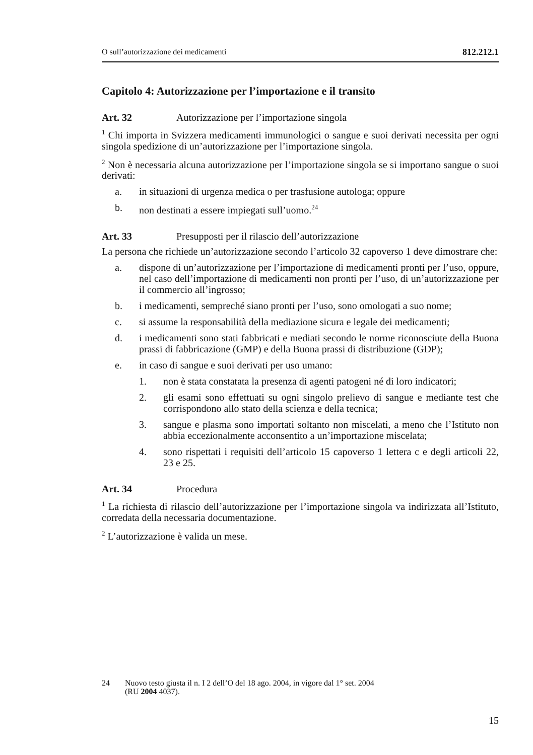O sull’autorizzazione dei medicamenti 812.212.1
Capitolo 4: Autorizzazione per l’importazione e il transito
Art. 32 Autorizzazione per l’importazione singola
<sup>1</sup> Chi importa in Svizzera medicamenti immunologici o sangue e suoi derivati necessita per ogni singola spedizione di un’autorizzazione per l’importazione singola.
<sup>2</sup> Non è necessaria alcuna autorizzazione per l’importazione singola se si importano sangue o suoi derivati:
a. in situazioni di urgenza medica o per trasfusione autologa; oppure
b. non destinati a essere impiegati sull’uomo.<sup>24</sup>
Art. 33 Presupposti per il rilascio dell’autorizzazione
La persona che richiede un’autorizzazione secondo l’articolo 32 capoverso 1 deve dimostrare che:
a. dispone di un’autorizzazione per l’importazione di medicamenti pronti per l’uso, oppure, nel caso dell’importazione di medicamenti non pronti per l’uso, di un’autorizzazione per il commercio all’ingrosso;
b. i medicamenti, sempreché siano pronti per l’uso, sono omologati a suo nome;
c. si assume la responsabilità della mediazione sicura e legale dei medicamenti;
d. i medicamenti sono stati fabbricati e mediati secondo le norme riconosciute della Buona prassi di fabbricazione (GMP) e della Buona prassi di distribuzione (GDP);
e. in caso di sangue e suoi derivati per uso umano:
1. non è stata constatata la presenza di agenti patogeni né di loro indicatori;
2. gli esami sono effettuati su ogni singolo prelievo di sangue e mediante test che corrispondono allo stato della scienza e della tecnica;
3. sangue e plasma sono importati soltanto non miscelati, a meno che l’Istituto non abbia eccezionalmente acconsentito a un’importazione miscelata;
4. sono rispettati i requisiti dell’articolo 15 capoverso 1 lettera c e degli articoli 22, 23 e 25.
Art. 34 Procedura
<sup>1</sup> La richiesta di rilascio dell’autorizzazione per l’importazione singola va indirizzata all’Istituto, corredata della necessaria documentazione.
<sup>2</sup> L’autorizzazione è valida un mese.
24 Nuovo testo giusta il n. I 2 dell’O del 18 ago. 2004, in vigore dal 1° set. 2004
(RU 2004 4037).
15